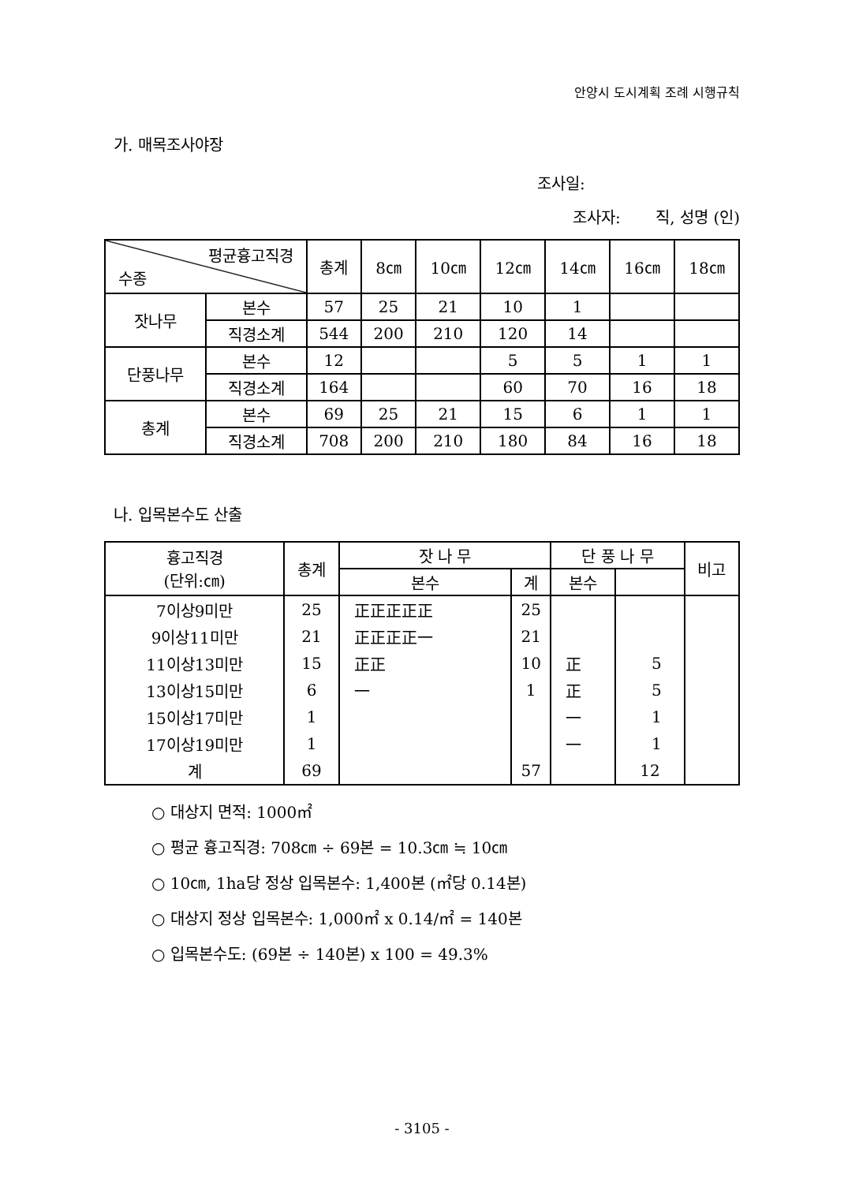안양시 도시계획 조례 시행규칙
가. 매목조사야장
조사일:
조사자: 직, 성명 (인)
| 평균흉고직경 수종 | | 총계 | 8㎝ | 10㎝ | 12㎝ | 14㎝ | 16㎝ | 18㎝ |
| --- | --- | --- | --- | --- | --- | --- | --- | --- |
| 잣나무 | 본수 | 57 | 25 | 21 | 10 | 1 | | |
| | 직경소계 | 544 | 200 | 210 | 120 | 14 | | |
| 단풍나무 | 본수 | 12 | | | 5 | 5 | 1 | 1 |
| | 직경소계 | 164 | | | 60 | 70 | 16 | 18 |
| 총계 | 본수 | 69 | 25 | 21 | 15 | 6 | 1 | 1 |
| | 직경소계 | 708 | 200 | 210 | 180 | 84 | 16 | 18 |
나. 입목본수도 산출
| 흉고직경 (단위:㎝) | 총계 | 잣 나 무 | | 단 풍 나 무 | | 비고 |
| --- | --- | --- | --- | --- | --- | --- |
| | | 본수 | 계 | 본수 | | |
| 7이상9미만 | 25 | 正正正正正 | 25 | | | |
| 9이상11미만 | 21 | 正正正正一 | 21 | | | |
| 11이상13미만 | 15 | 正正 | 10 | 正 | 5 | |
| 13이상15미만 | 6 | 一 | 1 | 正 | 5 | |
| 15이상17미만 | 1 | | | 一 | 1 | |
| 17이상19미만 | 1 | | | 一 | 1 | |
| 계 | 69 | | 57 | | 12 | |
○ 대상지 면적: 1000㎡
○ 평균 흉고직경: 708㎝ ÷ 69본 = 10.3㎝ ≒ 10㎝
○ 10㎝, 1ha당 정상 입목본수: 1,400본 (㎡당 0.14본)
○ 대상지 정상 입목본수: 1,000㎡ x 0.14/㎡ = 140본
○ 입목본수도: (69본 ÷ 140본) x 100 = 49.3%
- 3105 -